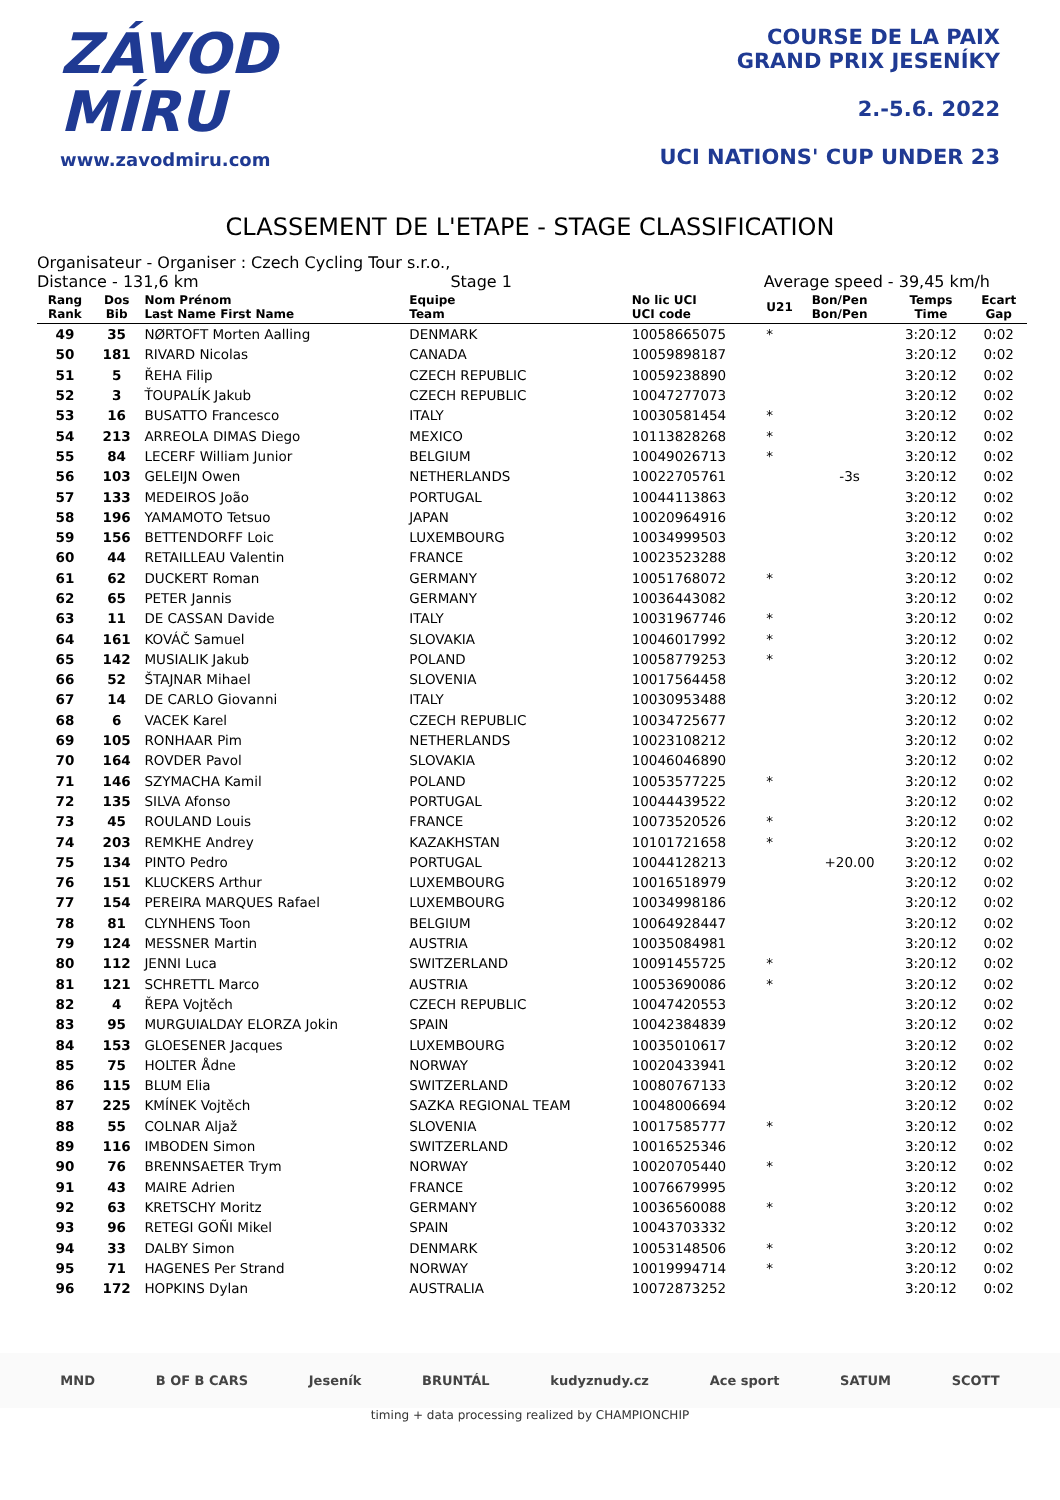ZÁVOD
MÍRU
www.zavodmiru.com
COURSE DE LA PAIX
GRAND PRIX JESENÍKY
2.-5.6. 2022
UCI NATIONS' CUP UNDER 23
CLASSEMENT DE L'ETAPE - STAGE CLASSIFICATION
Organisateur - Organiser : Czech Cycling Tour s.r.o.,
Distance - 131,6 km Stage 1 Average speed - 39,45 km/h
| Rang Rank | Dos Bib | Nom Prénom Last Name First Name | Equipe Team | No lic UCI UCI code | U21 | Bon/Pen Bon/Pen | Temps Time | Ecart Gap |
| --- | --- | --- | --- | --- | --- | --- | --- | --- |
| 49 | 35 | NØRTOFT Morten Aalling | DENMARK | 10058665075 | * | | 3:20:12 | 0:02 |
| 50 | 181 | RIVARD Nicolas | CANADA | 10059898187 | | | 3:20:12 | 0:02 |
| 51 | 5 | ŘEHA Filip | CZECH REPUBLIC | 10059238890 | | | 3:20:12 | 0:02 |
| 52 | 3 | ŤOUPALÍK Jakub | CZECH REPUBLIC | 10047277073 | | | 3:20:12 | 0:02 |
| 53 | 16 | BUSATTO Francesco | ITALY | 10030581454 | * | | 3:20:12 | 0:02 |
| 54 | 213 | ARREOLA DIMAS Diego | MEXICO | 10113828268 | * | | 3:20:12 | 0:02 |
| 55 | 84 | LECERF William Junior | BELGIUM | 10049026713 | * | | 3:20:12 | 0:02 |
| 56 | 103 | GELEIJN Owen | NETHERLANDS | 10022705761 | | -3s | 3:20:12 | 0:02 |
| 57 | 133 | MEDEIROS João | PORTUGAL | 10044113863 | | | 3:20:12 | 0:02 |
| 58 | 196 | YAMAMOTO Tetsuo | JAPAN | 10020964916 | | | 3:20:12 | 0:02 |
| 59 | 156 | BETTENDORFF Loic | LUXEMBOURG | 10034999503 | | | 3:20:12 | 0:02 |
| 60 | 44 | RETAILLEAU Valentin | FRANCE | 10023523288 | | | 3:20:12 | 0:02 |
| 61 | 62 | DUCKERT Roman | GERMANY | 10051768072 | * | | 3:20:12 | 0:02 |
| 62 | 65 | PETER Jannis | GERMANY | 10036443082 | | | 3:20:12 | 0:02 |
| 63 | 11 | DE CASSAN Davide | ITALY | 10031967746 | * | | 3:20:12 | 0:02 |
| 64 | 161 | KOVÁČ Samuel | SLOVAKIA | 10046017992 | * | | 3:20:12 | 0:02 |
| 65 | 142 | MUSIALIK Jakub | POLAND | 10058779253 | * | | 3:20:12 | 0:02 |
| 66 | 52 | ŠTAJNAR Mihael | SLOVENIA | 10017564458 | | | 3:20:12 | 0:02 |
| 67 | 14 | DE CARLO Giovanni | ITALY | 10030953488 | | | 3:20:12 | 0:02 |
| 68 | 6 | VACEK Karel | CZECH REPUBLIC | 10034725677 | | | 3:20:12 | 0:02 |
| 69 | 105 | RONHAAR Pim | NETHERLANDS | 10023108212 | | | 3:20:12 | 0:02 |
| 70 | 164 | ROVDER Pavol | SLOVAKIA | 10046046890 | | | 3:20:12 | 0:02 |
| 71 | 146 | SZYMACHA Kamil | POLAND | 10053577225 | * | | 3:20:12 | 0:02 |
| 72 | 135 | SILVA Afonso | PORTUGAL | 10044439522 | | | 3:20:12 | 0:02 |
| 73 | 45 | ROULAND Louis | FRANCE | 10073520526 | * | | 3:20:12 | 0:02 |
| 74 | 203 | REMKHE Andrey | KAZAKHSTAN | 10101721658 | * | | 3:20:12 | 0:02 |
| 75 | 134 | PINTO Pedro | PORTUGAL | 10044128213 | | +20.00 | 3:20:12 | 0:02 |
| 76 | 151 | KLUCKERS Arthur | LUXEMBOURG | 10016518979 | | | 3:20:12 | 0:02 |
| 77 | 154 | PEREIRA MARQUES Rafael | LUXEMBOURG | 10034998186 | | | 3:20:12 | 0:02 |
| 78 | 81 | CLYNHENS Toon | BELGIUM | 10064928447 | | | 3:20:12 | 0:02 |
| 79 | 124 | MESSNER Martin | AUSTRIA | 10035084981 | | | 3:20:12 | 0:02 |
| 80 | 112 | JENNI Luca | SWITZERLAND | 10091455725 | * | | 3:20:12 | 0:02 |
| 81 | 121 | SCHRETTL Marco | AUSTRIA | 10053690086 | * | | 3:20:12 | 0:02 |
| 82 | 4 | ŘEPA Vojtěch | CZECH REPUBLIC | 10047420553 | | | 3:20:12 | 0:02 |
| 83 | 95 | MURGUIALDAY ELORZA Jokin | SPAIN | 10042384839 | | | 3:20:12 | 0:02 |
| 84 | 153 | GLOESENER Jacques | LUXEMBOURG | 10035010617 | | | 3:20:12 | 0:02 |
| 85 | 75 | HOLTER Ådne | NORWAY | 10020433941 | | | 3:20:12 | 0:02 |
| 86 | 115 | BLUM Elia | SWITZERLAND | 10080767133 | | | 3:20:12 | 0:02 |
| 87 | 225 | KMÍNEK Vojtěch | SAZKA REGIONAL TEAM | 10048006694 | | | 3:20:12 | 0:02 |
| 88 | 55 | COLNAR Aljaž | SLOVENIA | 10017585777 | * | | 3:20:12 | 0:02 |
| 89 | 116 | IMBODEN Simon | SWITZERLAND | 10016525346 | | | 3:20:12 | 0:02 |
| 90 | 76 | BRENNSAETER Trym | NORWAY | 10020705440 | * | | 3:20:12 | 0:02 |
| 91 | 43 | MAIRE Adrien | FRANCE | 10076679995 | | | 3:20:12 | 0:02 |
| 92 | 63 | KRETSCHY Moritz | GERMANY | 10036560088 | * | | 3:20:12 | 0:02 |
| 93 | 96 | RETEGI GOÑI Mikel | SPAIN | 10043703332 | | | 3:20:12 | 0:02 |
| 94 | 33 | DALBY Simon | DENMARK | 10053148506 | * | | 3:20:12 | 0:02 |
| 95 | 71 | HAGENES Per Strand | NORWAY | 10019994714 | * | | 3:20:12 | 0:02 |
| 96 | 172 | HOPKINS Dylan | AUSTRALIA | 10072873252 | | | 3:20:12 | 0:02 |
MND B OF B CARS Jeseník BRUNTÁL kudyznudy.cz Ace sport SATUM SCOTT
timing + data processing realized by CHAMPIONCHIP